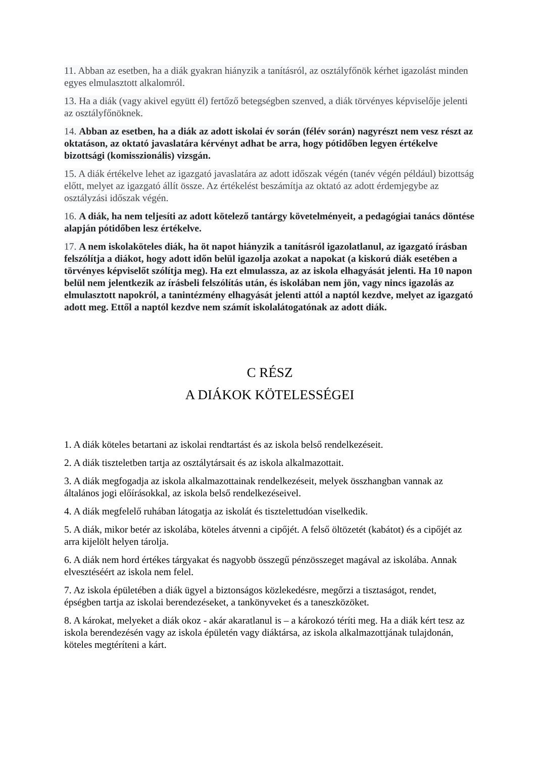11. Abban az esetben, ha a diák gyakran hiányzik a tanításról, az osztályfőnök kérhet igazolást minden egyes elmulasztott alkalomról.
13. Ha a diák (vagy akivel együtt él) fertőző betegségben szenved, a diák törvényes képviselője jelenti az osztályfőnöknek.
14. Abban az esetben, ha a diák az adott iskolai év során (félév során) nagyrészt nem vesz részt az oktatáson, az oktató javaslatára kérvényt adhat be arra, hogy pótidőben legyen értékelve bizottsági (komisszionális) vizsgán.
15. A diák értékelve lehet az igazgató javaslatára az adott időszak végén (tanév végén például) bizottság előtt, melyet az igazgató állít össze. Az értékelést beszámítja az oktató az adott érdemjegybe az osztályzási időszak végén.
16. A diák, ha nem teljesíti az adott kötelező tantárgy követelményeit, a pedagógiai tanács döntése alapján pótidőben lesz értékelve.
17. A nem iskolaköteles diák, ha öt napot hiányzik a tanításról igazolatlanul, az igazgató írásban felszólítja a diákot, hogy adott időn belül igazolja azokat a napokat (a kiskorú diák esetében a törvényes képviselőt szólítja meg). Ha ezt elmulassza, az az iskola elhagyását jelenti. Ha 10 napon belül nem jelentkezik az írásbeli felszólítás után, és iskolában nem jön, vagy nincs igazolás az elmulasztott napokról, a tanintézmény elhagyását jelenti attól a naptól kezdve, melyet az igazgató adott meg. Ettől a naptól kezdve nem számít iskolalátogatónak az adott diák.
C RÉSZ
A DIÁKOK KÖTELESSÉGEI
1. A diák köteles betartani az iskolai rendtartást és az iskola belső rendelkezéseit.
2. A diák tiszteletben tartja az osztálytársait és az iskola alkalmazottait.
3. A diák megfogadja az iskola alkalmazottainak rendelkezéseit, melyek összhangban vannak az általános jogi előírásokkal, az iskola belső rendelkezéseivel.
4. A diák megfelelő ruhában látogatja az iskolát és tisztelettudóan viselkedik.
5. A diák, mikor betér az iskolába, köteles átvenni a cipőjét. A felső öltözetét (kabátot) és a cipőjét az arra kijelölt helyen tárolja.
6. A diák nem hord értékes tárgyakat és nagyobb összegű pénzösszeget magával az iskolába. Annak elvesztéséért az iskola nem felel.
7. Az iskola épületében a diák ügyel a biztonságos közlekedésre, megőrzi a tisztaságot, rendet, épségben tartja az iskolai berendezéseket, a tankönyveket és a taneszközöket.
8. A károkat, melyeket a diák okoz - akár akaratlanul is – a károkozó téríti meg. Ha a diák kért tesz az iskola berendezésén vagy az iskola épületén vagy diáktársa, az iskola alkalmazottjának tulajdonán, köteles megtéríteni a kárt.